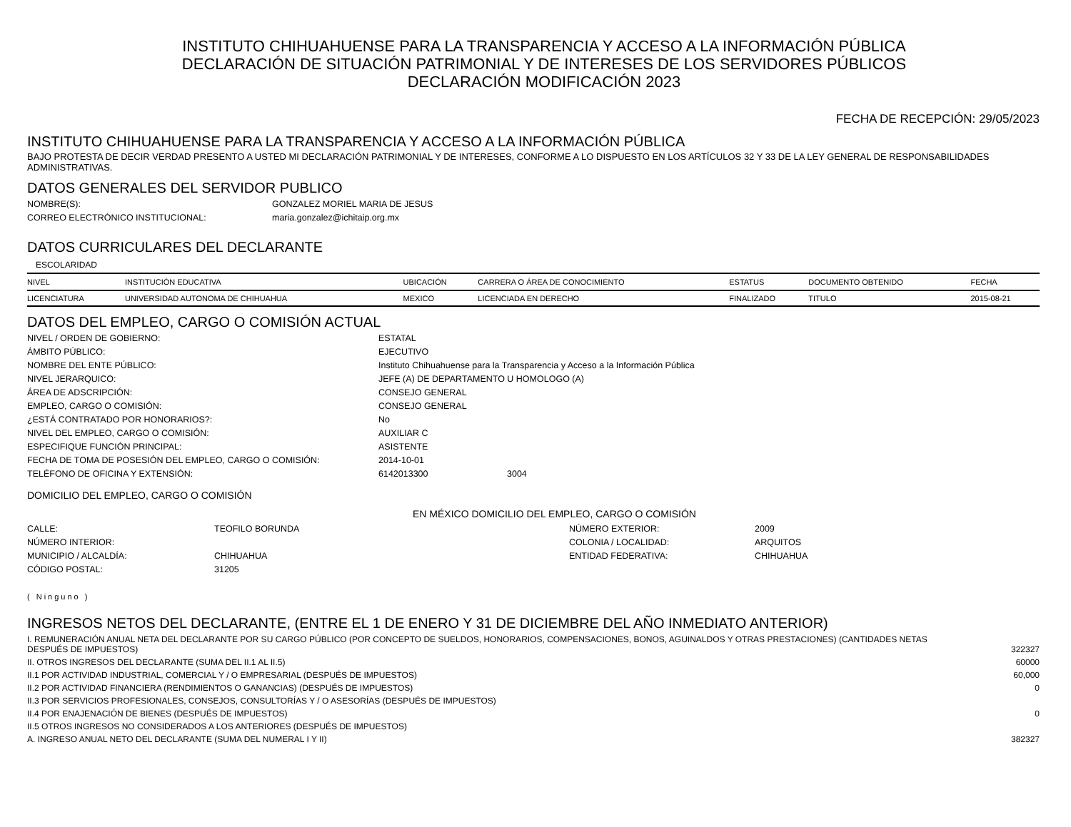INSTITUTO CHIHUAHUENSE PARA LA TRANSPARENCIA Y ACCESO A LA INFORMACIÓN PÚBLICA
DECLARACIÓN DE SITUACIÓN PATRIMONIAL Y DE INTERESES DE LOS SERVIDORES PÚBLICOS
DECLARACIÓN MODIFICACIÓN 2023
FECHA DE RECEPCIÓN: 29/05/2023
INSTITUTO CHIHUAHUENSE PARA LA TRANSPARENCIA Y ACCESO A LA INFORMACIÓN PÚBLICA
BAJO PROTESTA DE DECIR VERDAD PRESENTO A USTED MI DECLARACIÓN PATRIMONIAL Y DE INTERESES, CONFORME A LO DISPUESTO EN LOS ARTÍCULOS 32 Y 33 DE LA LEY GENERAL DE RESPONSABILIDADES ADMINISTRATIVAS.
DATOS GENERALES DEL SERVIDOR PUBLICO
NOMBRE(S): GONZALEZ MORIEL MARIA DE JESUS CORREO ELECTRÓNICO INSTITUCIONAL: maria.gonzalez@ichitaip.org.mx
DATOS CURRICULARES DEL DECLARANTE
ESCOLARIDAD
| NIVEL | INSTITUCIÓN EDUCATIVA | UBICACIÓN | CARRERA O ÁREA DE CONOCIMIENTO | ESTATUS | DOCUMENTO OBTENIDO | FECHA |
| --- | --- | --- | --- | --- | --- | --- |
| LICENCIATURA | UNIVERSIDAD AUTONOMA DE CHIHUAHUA | MEXICO | LICENCIADA EN DERECHO | FINALIZADO | TITULO | 2015-08-21 |
DATOS DEL EMPLEO, CARGO O COMISIÓN ACTUAL
NIVEL / ORDEN DE GOBIERNO: ESTATAL ÁMBITO PÚBLICO: EJECUTIVO NOMBRE DEL ENTE PÚBLICO: Instituto Chihuahuense para la Transparencia y Acceso a la Información Pública NIVEL JERARQUICO: JEFE (A) DE DEPARTAMENTO U HOMOLOGO (A) ÁREA DE ADSCRIPCIÓN: CONSEJO GENERAL EMPLEO, CARGO O COMISIÓN: CONSEJO GENERAL ¿ESTÁ CONTRATADO POR HONORARIOS?: No NIVEL DEL EMPLEO, CARGO O COMISIÓN: AUXILIAR C ESPECIFIQUE FUNCIÓN PRINCIPAL: ASISTENTE FECHA DE TOMA DE POSESIÓN DEL EMPLEO, CARGO O COMISIÓN: 2014-10-01 TELÉFONO DE OFICINA Y EXTENSIÓN: 6142013300 3004
DOMICILIO DEL EMPLEO, CARGO O COMISIÓN
EN MÉXICO DOMICILIO DEL EMPLEO, CARGO O COMISIÓN
CALLE: TEOFILO BORUNDA NÚMERO EXTERIOR: 2009 NÚMERO INTERIOR: COLONIA / LOCALIDAD: ARQUITOS MUNICIPIO / ALCALDÍA: CHIHUAHUA ENTIDAD FEDERATIVA: CHIHUAHUA CÓDIGO POSTAL: 31205
( Ninguno )
INGRESOS NETOS DEL DECLARANTE, (ENTRE EL 1 DE ENERO Y 31 DE DICIEMBRE DEL AÑO INMEDIATO ANTERIOR)
| I. REMUNERACIÓN ANUAL NETA DEL DECLARANTE POR SU CARGO PÚBLICO (POR CONCEPTO DE SUELDOS, HONORARIOS, COMPENSACIONES, BONOS, AGUINALDOS Y OTRAS PRESTACIONES) (CANTIDADES NETAS DESPUÉS DE IMPUESTOS) | 322327 |
| II. OTROS INGRESOS DEL DECLARANTE (SUMA DEL II.1 AL II.5) | 60000 |
| II.1 POR ACTIVIDAD INDUSTRIAL, COMERCIAL Y / O EMPRESARIAL (DESPUÉS DE IMPUESTOS) | 60,000 |
| II.2 POR ACTIVIDAD FINANCIERA (RENDIMIENTOS O GANANCIAS) (DESPUÉS DE IMPUESTOS) | 0 |
| II.3 POR SERVICIOS PROFESIONALES, CONSEJOS, CONSULTORÍAS Y / O ASESORÍAS (DESPUÉS DE IMPUESTOS) | |
| II.4 POR ENAJENACIÓN DE BIENES (DESPUÉS DE IMPUESTOS) | 0 |
| II.5 OTROS INGRESOS NO CONSIDERADOS A LOS ANTERIORES (DESPUÉS DE IMPUESTOS) | |
| A. INGRESO ANUAL NETO DEL DECLARANTE (SUMA DEL NUMERAL I Y II) | 382327 |